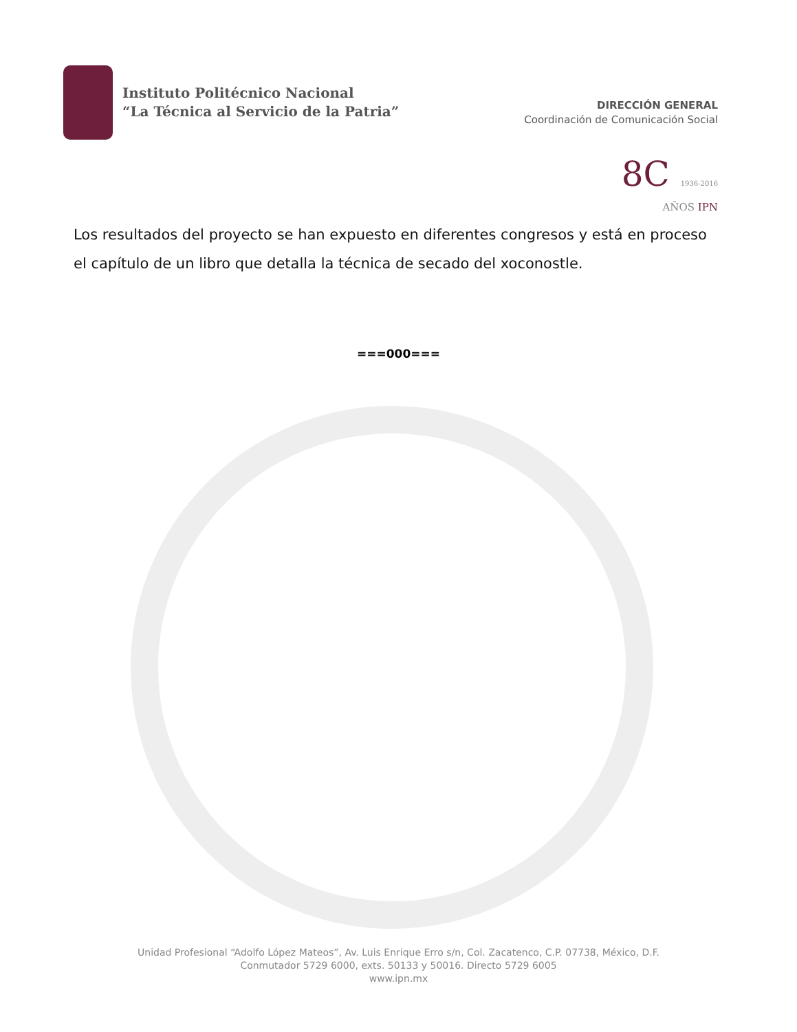Instituto Politécnico Nacional
“La Técnica al Servicio de la Patria”
DIRECCIÓN GENERAL
Coordinación de Comunicación Social
8C 1936-2016
AÑOS IPN
Los resultados del proyecto se han expuesto en diferentes congresos y está en proceso el capítulo de un libro que detalla la técnica de secado del xoconostle.
===000===
Unidad Profesional “Adolfo López Mateos”, Av. Luis Enrique Erro s/n, Col. Zacatenco, C.P. 07738, México, D.F.
Conmutador 5729 6000, exts. 50133 y 50016. Directo 5729 6005
www.ipn.mx